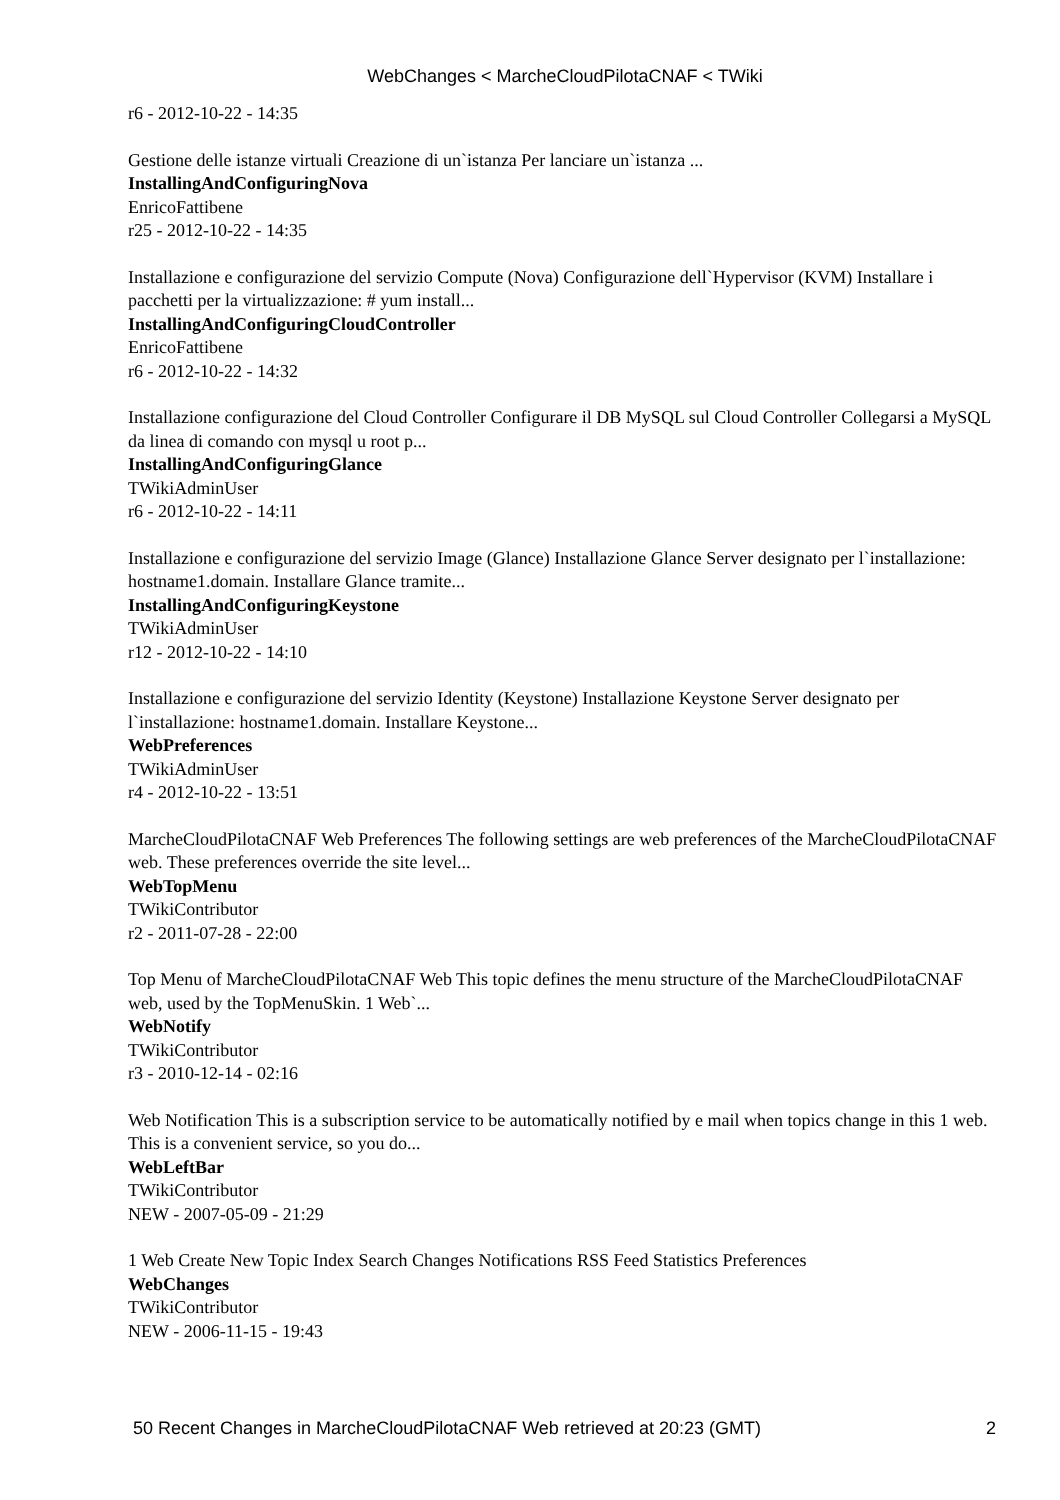WebChanges < MarcheCloudPilotaCNAF < TWiki
r6 - 2012-10-22 - 14:35
Gestione delle istanze virtuali Creazione di un`istanza Per lanciare un`istanza ...
InstallingAndConfiguringNova
EnricoFattibene
r25 - 2012-10-22 - 14:35
Installazione e configurazione del servizio Compute (Nova) Configurazione dell`Hypervisor (KVM) Installare i pacchetti per la virtualizzazione: # yum install...
InstallingAndConfiguringCloudController
EnricoFattibene
r6 - 2012-10-22 - 14:32
Installazione configurazione del Cloud Controller Configurare il DB MySQL sul Cloud Controller Collegarsi a MySQL da linea di comando con mysql u root p...
InstallingAndConfiguringGlance
TWikiAdminUser
r6 - 2012-10-22 - 14:11
Installazione e configurazione del servizio Image (Glance) Installazione Glance Server designato per l`installazione: hostname1.domain. Installare Glance tramite...
InstallingAndConfiguringKeystone
TWikiAdminUser
r12 - 2012-10-22 - 14:10
Installazione e configurazione del servizio Identity (Keystone) Installazione Keystone Server designato per l`installazione: hostname1.domain. Installare Keystone...
WebPreferences
TWikiAdminUser
r4 - 2012-10-22 - 13:51
MarcheCloudPilotaCNAF Web Preferences The following settings are web preferences of the MarcheCloudPilotaCNAF web. These preferences override the site level...
WebTopMenu
TWikiContributor
r2 - 2011-07-28 - 22:00
Top Menu of MarcheCloudPilotaCNAF Web This topic defines the menu structure of the MarcheCloudPilotaCNAF web, used by the TopMenuSkin. 1 Web`...
WebNotify
TWikiContributor
r3 - 2010-12-14 - 02:16
Web Notification This is a subscription service to be automatically notified by e mail when topics change in this 1 web. This is a convenient service, so you do...
WebLeftBar
TWikiContributor
NEW - 2007-05-09 - 21:29
1 Web Create New Topic Index Search Changes Notifications RSS Feed Statistics Preferences
WebChanges
TWikiContributor
NEW - 2006-11-15 - 19:43
50 Recent Changes in MarcheCloudPilotaCNAF Web retrieved at 20:23 (GMT) 2